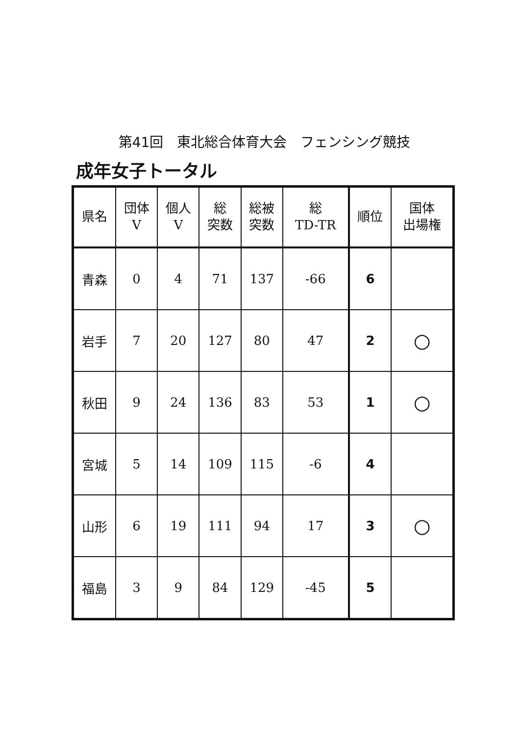第41回　東北総合体育大会　フェンシング競技
成年女子トータル
| 県名 | 団体 V | 個人 V | 総 突数 | 総被 突数 | 総 TD-TR | 順位 | 国体 出場権 |
| --- | --- | --- | --- | --- | --- | --- | --- |
| 青森 | 0 | 4 | 71 | 137 | -66 | 6 | |
| 岩手 | 7 | 20 | 127 | 80 | 47 | 2 | ○ |
| 秋田 | 9 | 24 | 136 | 83 | 53 | 1 | ○ |
| 宮城 | 5 | 14 | 109 | 115 | -6 | 4 | |
| 山形 | 6 | 19 | 111 | 94 | 17 | 3 | ○ |
| 福島 | 3 | 9 | 84 | 129 | -45 | 5 | |